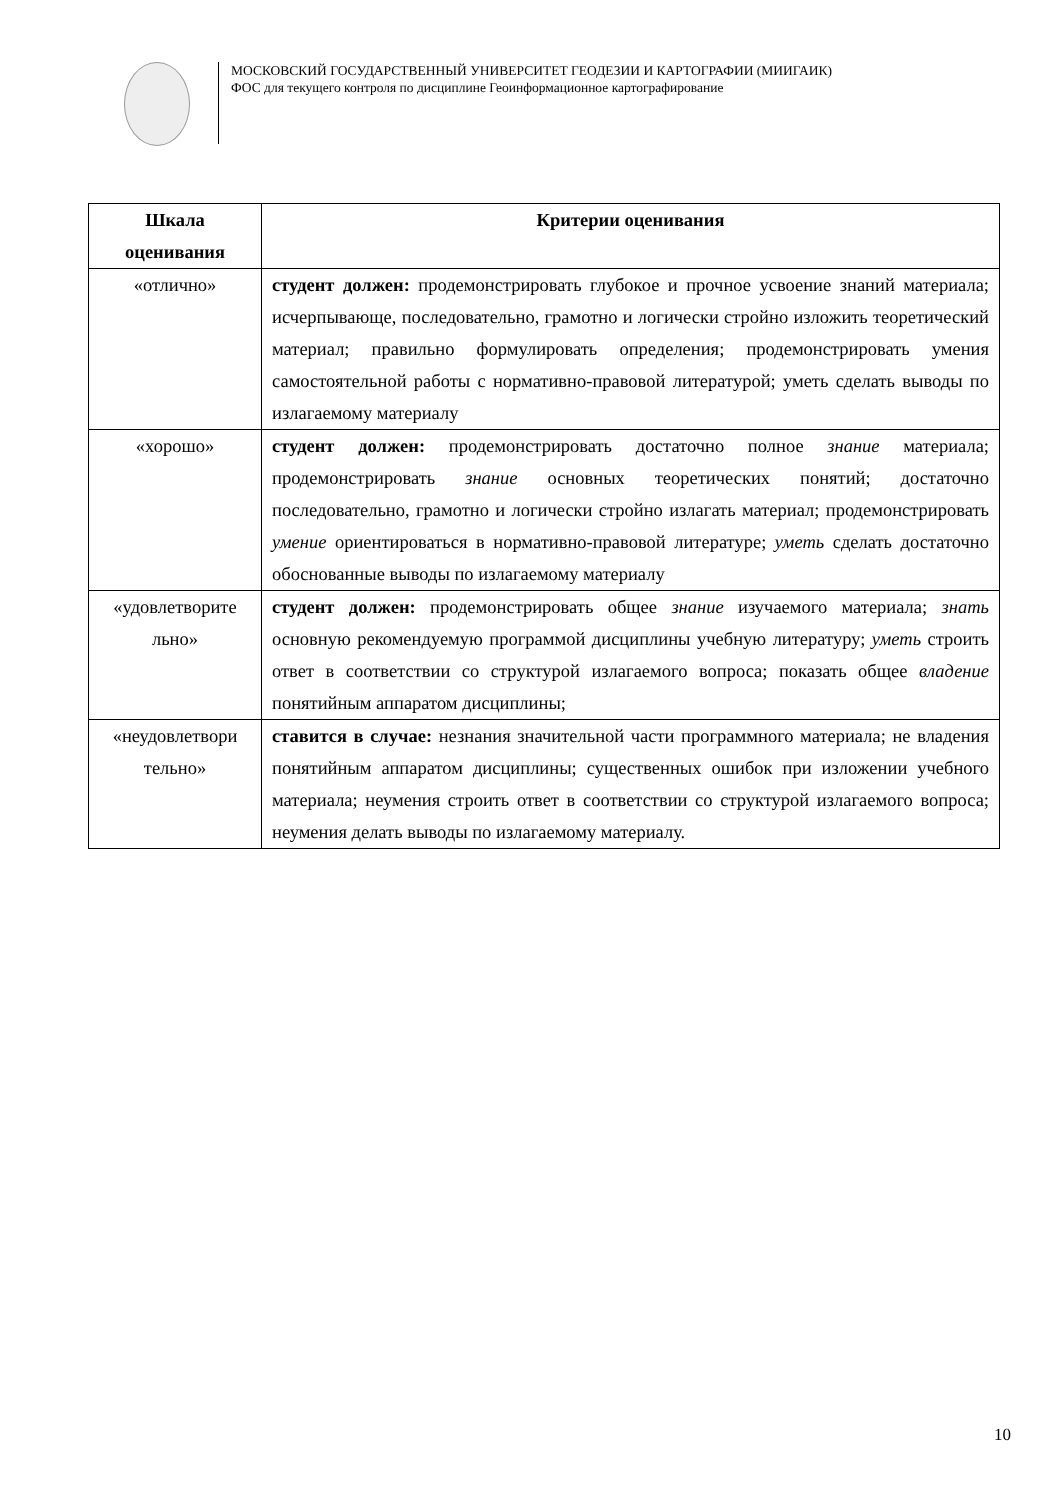МОСКОВСКИЙ ГОСУДАРСТВЕННЫЙ УНИВЕРСИТЕТ ГЕОДЕЗИИ И КАРТОГРАФИИ (МИИГАИК)
ФОС для текущего контроля по дисциплине Геоинформационное картографирование
| Шкала оценивания | Критерии оценивания |
| --- | --- |
| «отлично» | студент должен: продемонстрировать глубокое и прочное усвоение знаний материала; исчерпывающе, последовательно, грамотно и логически стройно изложить теоретический материал; правильно формулировать определения; продемонстрировать умения самостоятельной работы с нормативно-правовой литературой; уметь сделать выводы по излагаемому материалу |
| «хорошо» | студент должен: продемонстрировать достаточно полное знание материала; продемонстрировать знание основных теоретических понятий; достаточно последовательно, грамотно и логически стройно излагать материал; продемонстрировать умение ориентироваться в нормативно-правовой литературе; уметь сделать достаточно обоснованные выводы по излагаемому материалу |
| «удовлетворите льно» | студент должен: продемонстрировать общее знание изучаемого материала; знать основную рекомендуемую программой дисциплины учебную литературу; уметь строить ответ в соответствии со структурой излагаемого вопроса; показать общее владение понятийным аппаратом дисциплины; |
| «неудовлетвори тельно» | ставится в случае: незнания значительной части программного материала; не владения понятийным аппаратом дисциплины; существенных ошибок при изложении учебного материала; неумения строить ответ в соответствии со структурой излагаемого вопроса; неумения делать выводы по излагаемому материалу. |
10